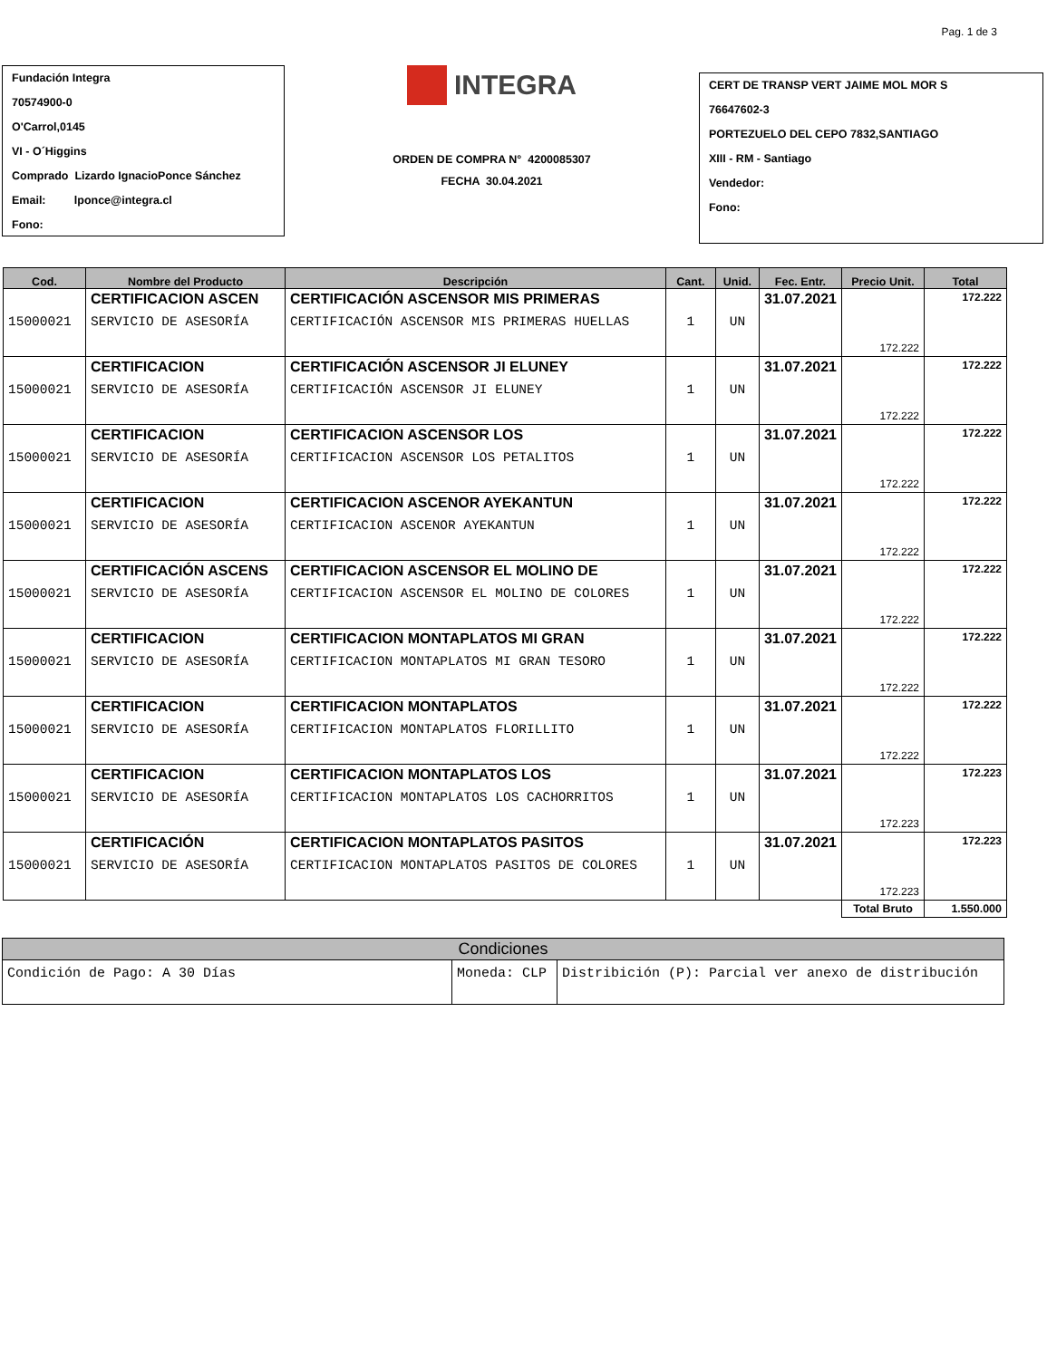Pag. 1 de 3
Fundación Integra
70574900-0
O'Carrol,0145
VI - O´Higgins
Comprado Lizardo IgnacioPonce Sánchez
Email: lponce@integra.cl
Fono:
INTEGRA
ORDEN DE COMPRA N° 4200085307
FECHA 30.04.2021
CERT DE TRANSP VERT JAIME MOL MOR S
76647602-3
PORTEZUELO DEL CEPO 7832,SANTIAGO
XIII - RM - Santiago
Vendedor:
Fono:
| Cod. | Nombre del Producto | Descripción | Cant. | Unid. | Fec. Entr. | Precio Unit. | Total |
| --- | --- | --- | --- | --- | --- | --- | --- |
| | CERTIFICACION ASCEN | CERTIFICACIÓN ASCENSOR MIS PRIMERAS | | | 31.07.2021 | | 172.222 |
| 15000021 | SERVICIO DE ASESORÍA | CERTIFICACIÓN ASCENSOR MIS PRIMERAS HUELLAS | 1 | UN | | 172.222 | |
| | CERTIFICACION | CERTIFICACIÓN ASCENSOR JI ELUNEY | | | 31.07.2021 | | 172.222 |
| 15000021 | SERVICIO DE ASESORÍA | CERTIFICACIÓN ASCENSOR JI ELUNEY | 1 | UN | | 172.222 | |
| | CERTIFICACION | CERTIFICACION ASCENSOR LOS | | | 31.07.2021 | | 172.222 |
| 15000021 | SERVICIO DE ASESORÍA | CERTIFICACION ASCENSOR LOS PETALITOS | 1 | UN | | 172.222 | |
| | CERTIFICACION | CERTIFICACION ASCENOR AYEKANTUN | | | 31.07.2021 | | 172.222 |
| 15000021 | SERVICIO DE ASESORÍA | CERTIFICACION ASCENOR AYEKANTUN | 1 | UN | | 172.222 | |
| | CERTIFICACIÓN ASCENS | CERTIFICACION ASCENSOR EL MOLINO DE | | | 31.07.2021 | | 172.222 |
| 15000021 | SERVICIO DE ASESORÍA | CERTIFICACION ASCENSOR EL MOLINO DE COLORES | 1 | UN | | 172.222 | |
| | CERTIFICACION | CERTIFICACION MONTAPLATOS MI GRAN | | | 31.07.2021 | | 172.222 |
| 15000021 | SERVICIO DE ASESORÍA | CERTIFICACION MONTAPLATOS MI GRAN TESORO | 1 | UN | | 172.222 | |
| | CERTIFICACION | CERTIFICACION MONTAPLATOS | | | 31.07.2021 | | 172.222 |
| 15000021 | SERVICIO DE ASESORÍA | CERTIFICACION MONTAPLATOS FLORILLITO | 1 | UN | | 172.222 | |
| | CERTIFICACION | CERTIFICACION MONTAPLATOS LOS | | | 31.07.2021 | | 172.223 |
| 15000021 | SERVICIO DE ASESORÍA | CERTIFICACION MONTAPLATOS LOS CACHORRITOS | 1 | UN | | 172.223 | |
| | CERTIFICACIÓN | CERTIFICACION MONTAPLATOS PASITOS | | | 31.07.2021 | | 172.223 |
| 15000021 | SERVICIO DE ASESORÍA | CERTIFICACION MONTAPLATOS PASITOS DE COLORES | 1 | UN | | 172.223 | |
| | | | | | | Total Bruto | 1.550.000 |
| Condiciones | | |
| --- | --- | --- |
| Condición de Pago: A 30 Días | Moneda: CLP | Distribición (P): Parcial ver anexo de distribución |